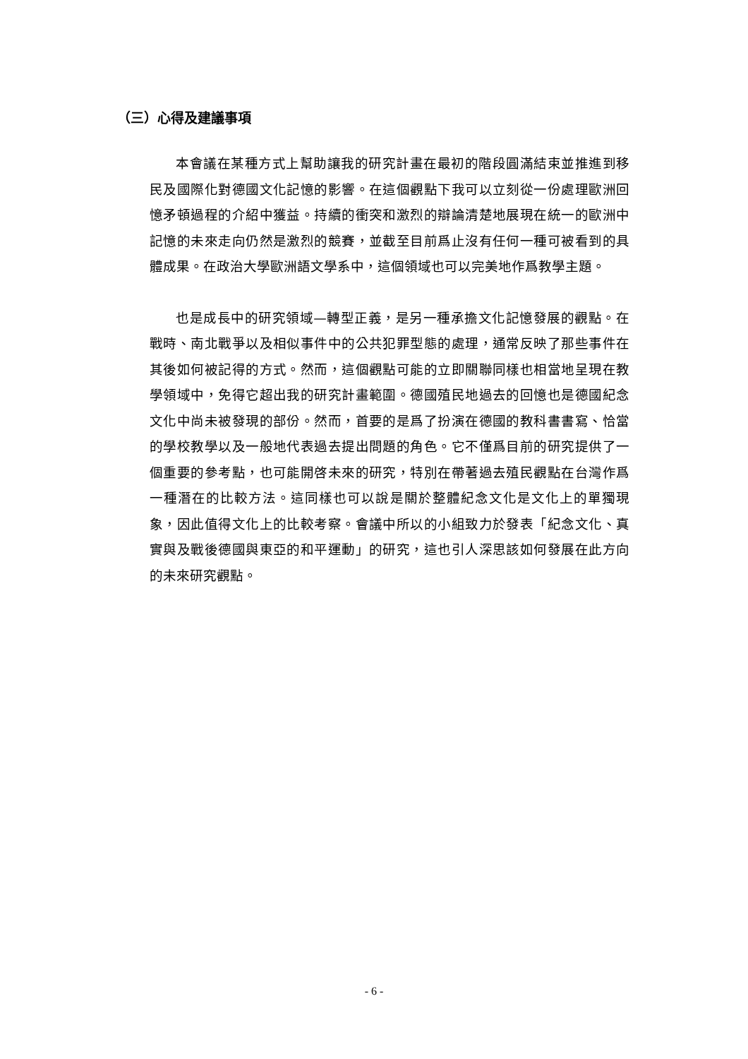（三）心得及建議事項
本會議在某種方式上幫助讓我的研究計畫在最初的階段圓滿結束並推進到移民及國際化對德國文化記憶的影響。在這個觀點下我可以立刻從一份處理歐洲回憶矛頓過程的介紹中獲益。持續的衝突和激烈的辯論清楚地展現在統一的歐洲中記憶的未來走向仍然是激烈的競賽，並截至目前爲止沒有任何一種可被看到的具體成果。在政治大學歐洲語文學系中，這個領域也可以完美地作爲教學主題。
也是成長中的研究領域—轉型正義，是另一種承擔文化記憶發展的觀點。在戰時、南北戰爭以及相似事件中的公共犯罪型態的處理，通常反映了那些事件在其後如何被記得的方式。然而，這個觀點可能的立即關聯同樣也相當地呈現在教學領域中，免得它超出我的研究計畫範圍。德國殖民地過去的回憶也是德國紀念文化中尚未被發現的部份。然而，首要的是爲了扮演在德國的教科書書寫、恰當的學校教學以及一般地代表過去提出問題的角色。它不僅爲目前的研究提供了一個重要的參考點，也可能開啓未來的研究，特別在帶著過去殖民觀點在台灣作爲一種潛在的比較方法。這同樣也可以說是關於整體紀念文化是文化上的單獨現象，因此值得文化上的比較考察。會議中所以的小組致力於發表「紀念文化、真實與及戰後德國與東亞的和平運動」的研究，這也引人深思該如何發展在此方向的未來研究觀點。
- 6 -